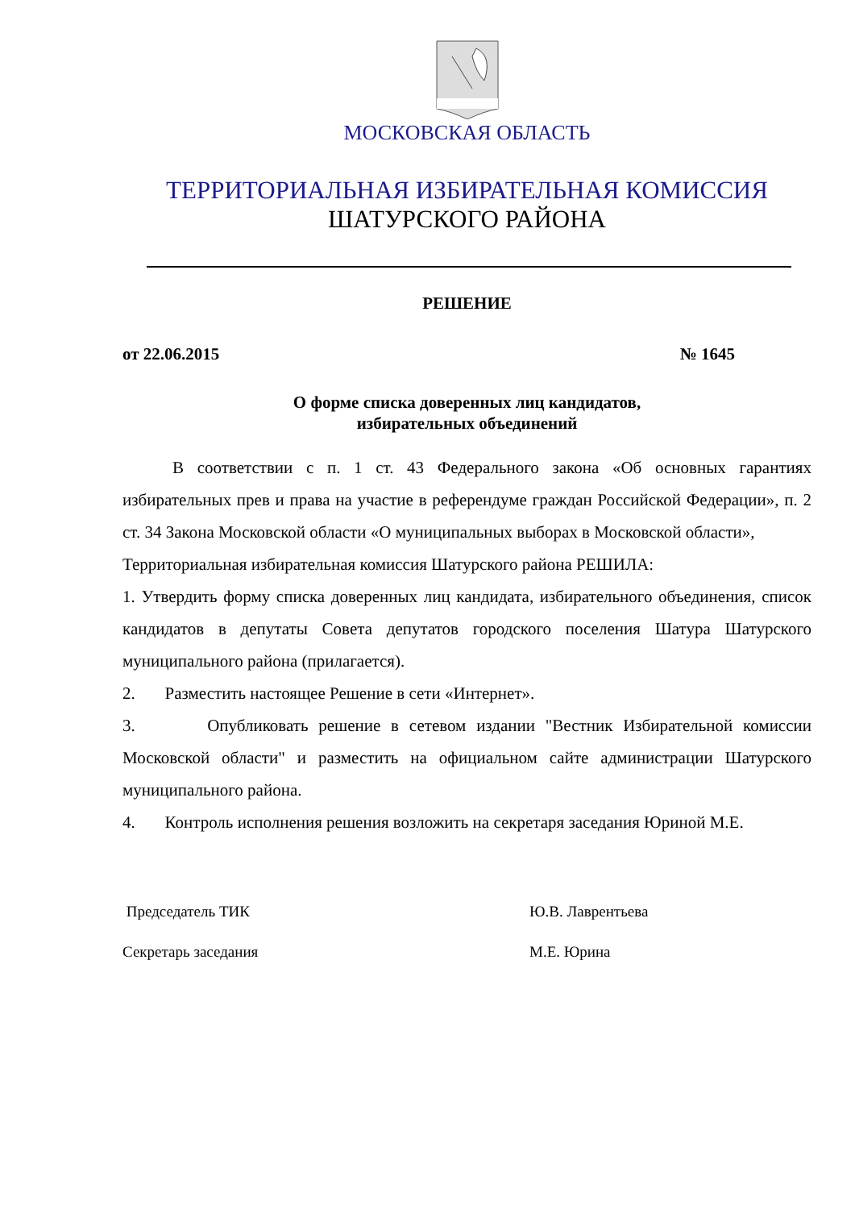МОСКОВСКАЯ ОБЛАСТЬ
ТЕРРИТОРИАЛЬНАЯ ИЗБИРАТЕЛЬНАЯ КОМИССИЯ
ШАТУРСКОГО РАЙОНА
РЕШЕНИЕ
от 22.06.2015 № 1645
О форме списка доверенных лиц кандидатов,
избирательных объединений
В соответствии с п. 1 ст. 43 Федерального закона «Об основных гарантиях избирательных прев и права на участие в референдуме граждан Российской Федерации», п. 2 ст. 34 Закона Московской области «О муниципальных выборах в Московской области»,
Территориальная избирательная комиссия Шатурского района РЕШИЛА:
1. Утвердить форму списка доверенных лиц кандидата, избирательного объединения, список кандидатов в депутаты Совета депутатов городского поселения Шатура Шатурского муниципального района (прилагается).
2. Разместить настоящее Решение в сети «Интернет».
3. Опубликовать решение в сетевом издании "Вестник Избирательной комиссии Московской области" и разместить на официальном сайте администрации Шатурского муниципального района.
4. Контроль исполнения решения возложить на секретаря заседания Юриной М.Е.
Председатель ТИК Ю.В. Лаврентьева
Секретарь заседания М.Е. Юрина